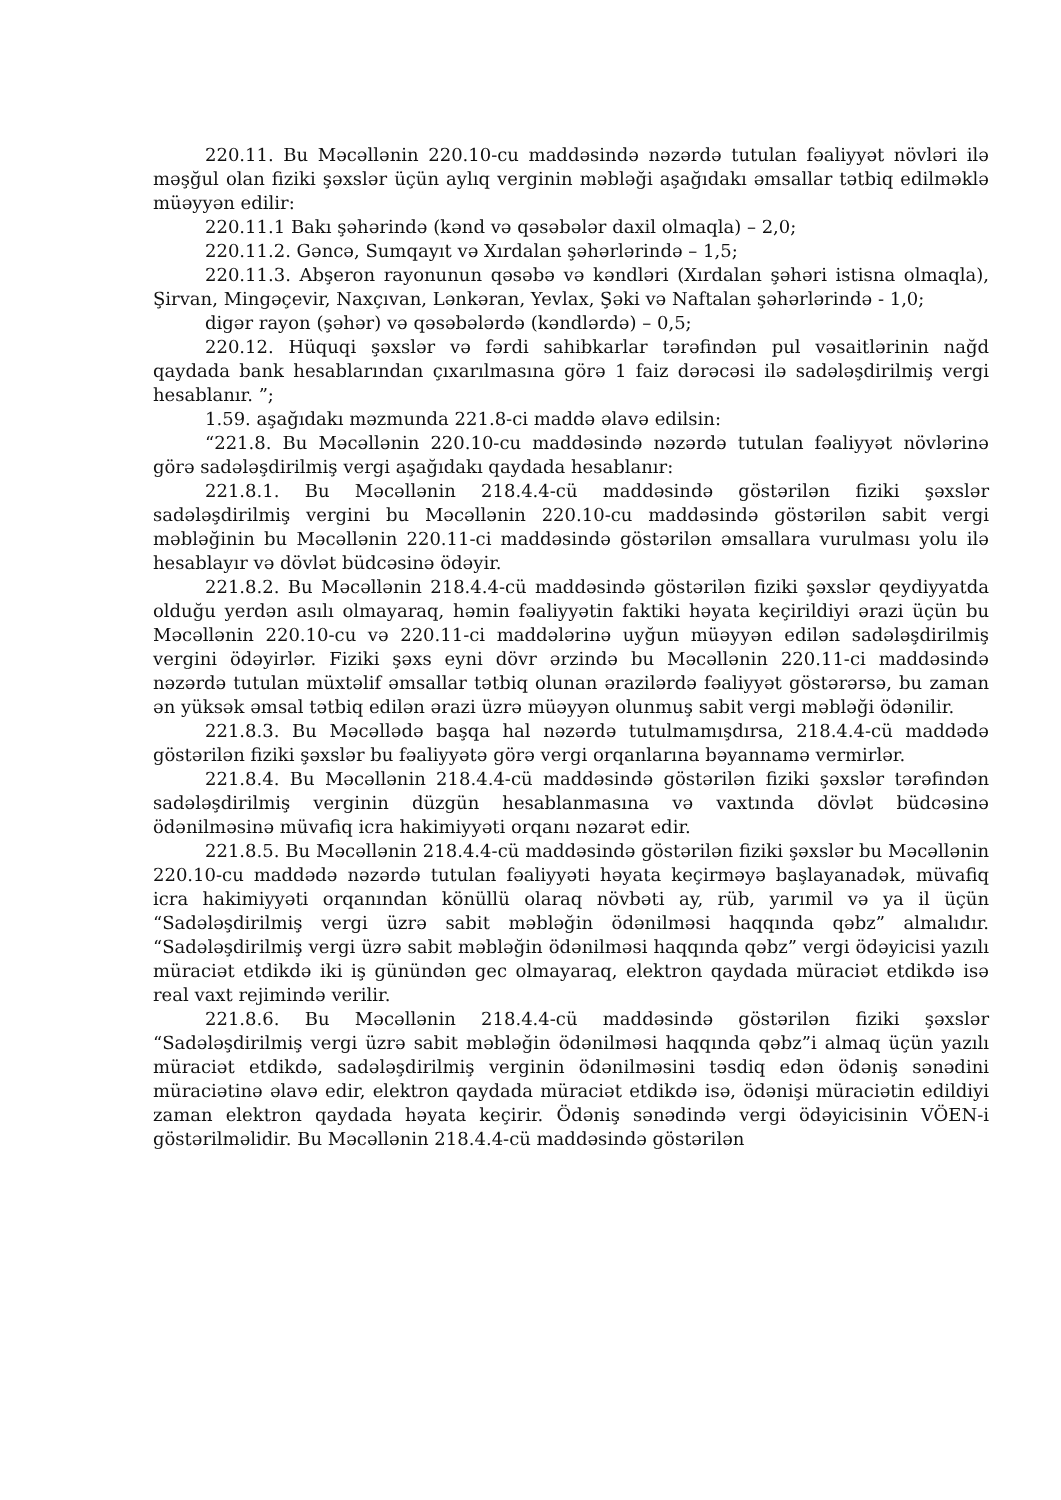220.11. Bu Məcəllənin 220.10-cu maddəsində nəzərdə tutulan fəaliyyət növləri ilə məşğul olan fiziki şəxslər üçün aylıq verginin məbləği aşağıdakı əmsallar tətbiq edilməklə müəyyən edilir:
220.11.1 Bakı şəhərində (kənd və qəsəbələr daxil olmaqla) – 2,0;
220.11.2. Gəncə, Sumqayıt və Xırdalan şəhərlərində – 1,5;
220.11.3. Abşeron rayonunun qəsəbə və kəndləri (Xırdalan şəhəri istisna olmaqla), Şirvan, Mingəçevir, Naxçıvan, Lənkəran, Yevlax, Şəki və Naftalan şəhərlərində - 1,0;
digər rayon (şəhər) və qəsəbələrdə (kəndlərdə) – 0,5;
220.12. Hüquqi şəxslər və fərdi sahibkarlar tərəfindən pul vəsaitlərinin nağd qaydada bank hesablarından çıxarılmasına görə 1 faiz dərəcəsi ilə sadələşdirilmiş vergi hesablanır. ”;
1.59. aşağıdakı məzmunda 221.8-ci maddə əlavə edilsin:
“221.8. Bu Məcəllənin 220.10-cu maddəsində nəzərdə tutulan fəaliyyət növlərinə görə sadələşdirilmiş vergi aşağıdakı qaydada hesablanır:
221.8.1. Bu Məcəllənin 218.4.4-cü maddəsində göstərilən fiziki şəxslər sadələşdirilmiş vergini bu Məcəllənin 220.10-cu maddəsində göstərilən sabit vergi məbləğinin bu Məcəllənin 220.11-ci maddəsində göstərilən əmsallara vurulması yolu ilə hesablayır və dövlət büdcəsinə ödəyir.
221.8.2. Bu Məcəllənin 218.4.4-cü maddəsində göstərilən fiziki şəxslər qeydiyyatda olduğu yerdən asılı olmayaraq, həmin fəaliyyətin faktiki həyata keçirildiyi ərazi üçün bu Məcəllənin 220.10-cu və 220.11-ci maddələrinə uyğun müəyyən edilən sadələşdirilmiş vergini ödəyirlər. Fiziki şəxs eyni dövr ərzində bu Məcəllənin 220.11-ci maddəsində nəzərdə tutulan müxtəlif əmsallar tətbiq olunan ərazilərdə fəaliyyət göstərərsə, bu zaman ən yüksək əmsal tətbiq edilən ərazi üzrə müəyyən olunmuş sabit vergi məbləği ödənilir.
221.8.3. Bu Məcəllədə başqa hal nəzərdə tutulmamışdırsa, 218.4.4-cü maddədə göstərilən fiziki şəxslər bu fəaliyyətə görə vergi orqanlarına bəyannamə vermirlər.
221.8.4. Bu Məcəllənin 218.4.4-cü maddəsində göstərilən fiziki şəxslər tərəfindən sadələşdirilmiş verginin düzgün hesablanmasına və vaxtında dövlət büdcəsinə ödənilməsinə müvafiq icra hakimiyyəti orqanı nəzarət edir.
221.8.5. Bu Məcəllənin 218.4.4-cü maddəsində göstərilən fiziki şəxslər bu Məcəllənin 220.10-cu maddədə nəzərdə tutulan fəaliyyəti həyata keçirməyə başlayanadək, müvafiq icra hakimiyyəti orqanından könüllü olaraq növbəti ay, rüb, yarımil və ya il üçün “Sadələşdirilmiş vergi üzrə sabit məbləğin ödənilməsi haqqında qəbz” almalıdır. “Sadələşdirilmiş vergi üzrə sabit məbləğin ödənilməsi haqqında qəbz” vergi ödəyicisi yazılı müraciət etdikdə iki iş günündən gec olmayaraq, elektron qaydada müraciət etdikdə isə real vaxt rejimində verilir.
221.8.6. Bu Məcəllənin 218.4.4-cü maddəsində göstərilən fiziki şəxslər “Sadələşdirilmiş vergi üzrə sabit məbləğin ödənilməsi haqqında qəbz”i almaq üçün yazılı müraciət etdikdə, sadələşdirilmiş verginin ödənilməsini təsdiq edən ödəniş sənədini müraciətinə əlavə edir, elektron qaydada müraciət etdikdə isə, ödənişi müraciətin edildiyi zaman elektron qaydada həyata keçirir. Ödəniş sənədində vergi ödəyicisinin VÖEN-i göstərilməlidir. Bu Məcəllənin 218.4.4-cü maddəsində göstərilən